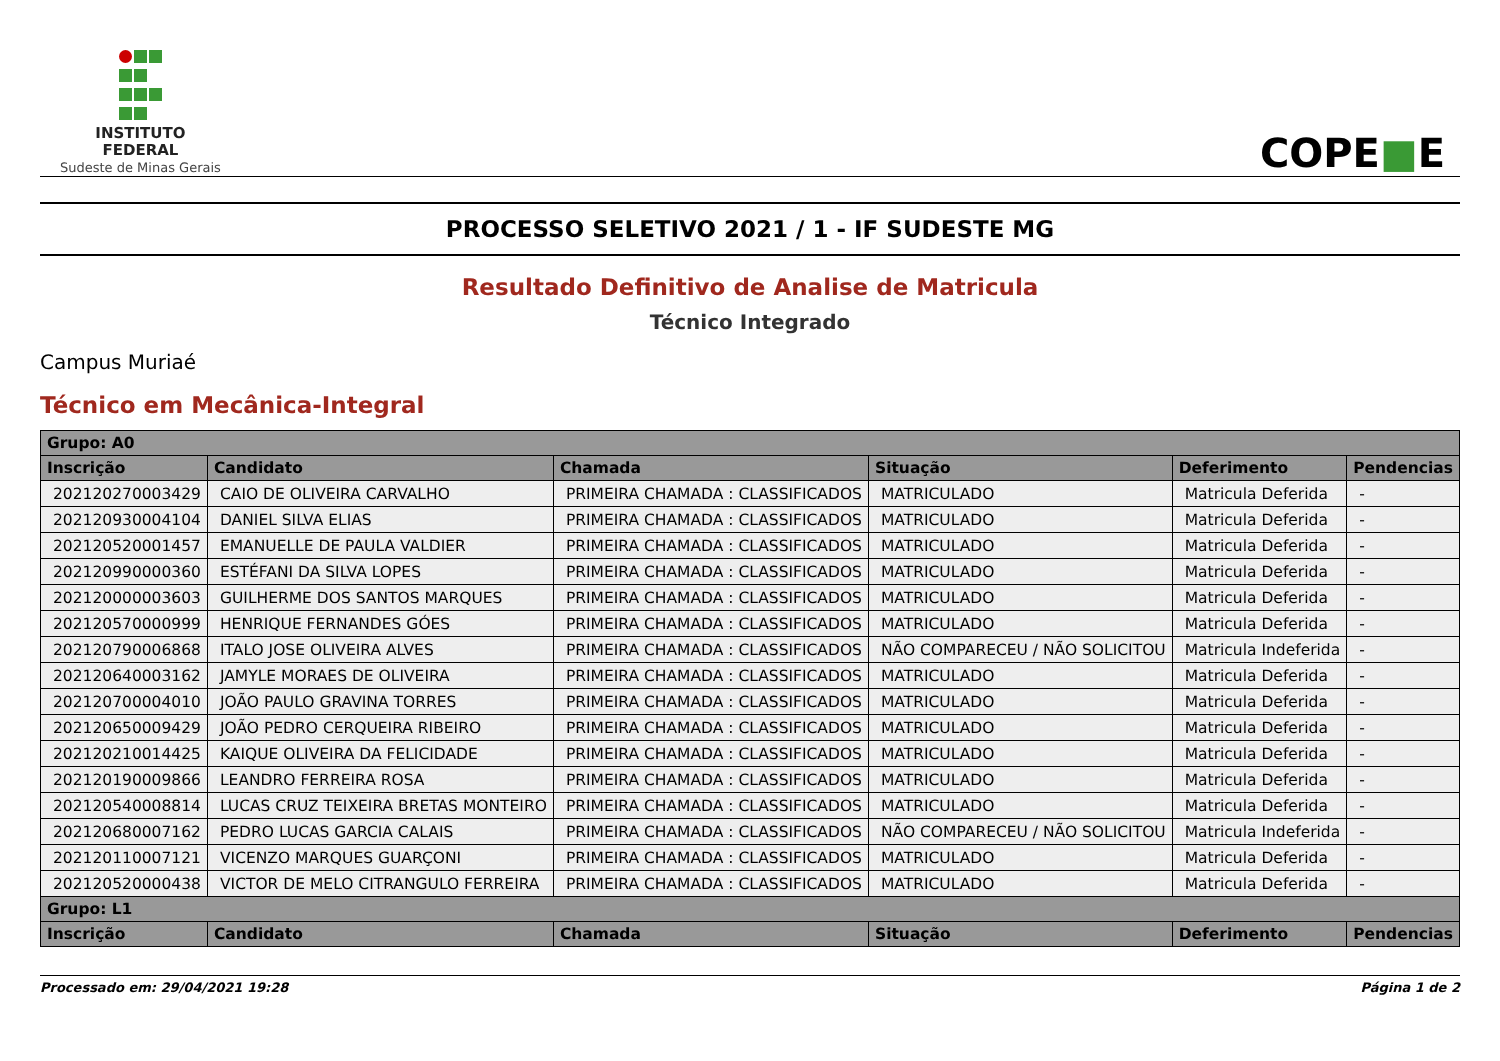INSTITUTO
FEDERAL
Sudeste de Minas Gerais
COPE■E
PROCESSO SELETIVO 2021 / 1 - IF SUDESTE MG
Resultado Definitivo de Analise de Matricula
Técnico Integrado
Campus Muriaé
Técnico em Mecânica-Integral
| Grupo: A0 | | | | | |
| --- | --- | --- | --- | --- | --- |
| Inscrição | Candidato | Chamada | Situação | Deferimento | Pendencias |
| 202120270003429 | CAIO DE OLIVEIRA CARVALHO | PRIMEIRA CHAMADA : CLASSIFICADOS | MATRICULADO | Matricula Deferida | - |
| 202120930004104 | DANIEL SILVA ELIAS | PRIMEIRA CHAMADA : CLASSIFICADOS | MATRICULADO | Matricula Deferida | - |
| 202120520001457 | EMANUELLE DE PAULA VALDIER | PRIMEIRA CHAMADA : CLASSIFICADOS | MATRICULADO | Matricula Deferida | - |
| 202120990000360 | ESTÉFANI DA SILVA LOPES | PRIMEIRA CHAMADA : CLASSIFICADOS | MATRICULADO | Matricula Deferida | - |
| 202120000003603 | GUILHERME DOS SANTOS MARQUES | PRIMEIRA CHAMADA : CLASSIFICADOS | MATRICULADO | Matricula Deferida | - |
| 202120570000999 | HENRIQUE FERNANDES GÓES | PRIMEIRA CHAMADA : CLASSIFICADOS | MATRICULADO | Matricula Deferida | - |
| 202120790006868 | ITALO JOSE OLIVEIRA ALVES | PRIMEIRA CHAMADA : CLASSIFICADOS | NÃO COMPARECEU / NÃO SOLICITOU | Matricula Indeferida | - |
| 202120640003162 | JAMYLE MORAES DE OLIVEIRA | PRIMEIRA CHAMADA : CLASSIFICADOS | MATRICULADO | Matricula Deferida | - |
| 202120700004010 | JOÃO PAULO GRAVINA TORRES | PRIMEIRA CHAMADA : CLASSIFICADOS | MATRICULADO | Matricula Deferida | - |
| 202120650009429 | JOÃO PEDRO CERQUEIRA RIBEIRO | PRIMEIRA CHAMADA : CLASSIFICADOS | MATRICULADO | Matricula Deferida | - |
| 202120210014425 | KAIQUE OLIVEIRA DA FELICIDADE | PRIMEIRA CHAMADA : CLASSIFICADOS | MATRICULADO | Matricula Deferida | - |
| 202120190009866 | LEANDRO FERREIRA ROSA | PRIMEIRA CHAMADA : CLASSIFICADOS | MATRICULADO | Matricula Deferida | - |
| 202120540008814 | LUCAS CRUZ TEIXEIRA BRETAS MONTEIRO | PRIMEIRA CHAMADA : CLASSIFICADOS | MATRICULADO | Matricula Deferida | - |
| 202120680007162 | PEDRO LUCAS GARCIA CALAIS | PRIMEIRA CHAMADA : CLASSIFICADOS | NÃO COMPARECEU / NÃO SOLICITOU | Matricula Indeferida | - |
| 202120110007121 | VICENZO MARQUES GUARÇONI | PRIMEIRA CHAMADA : CLASSIFICADOS | MATRICULADO | Matricula Deferida | - |
| 202120520000438 | VICTOR DE MELO CITRANGULO FERREIRA | PRIMEIRA CHAMADA : CLASSIFICADOS | MATRICULADO | Matricula Deferida | - |
| Grupo: L1 | | | | | |
| Inscrição | Candidato | Chamada | Situação | Deferimento | Pendencias |
Processado em: 29/04/2021 19:28 Página 1 de 2